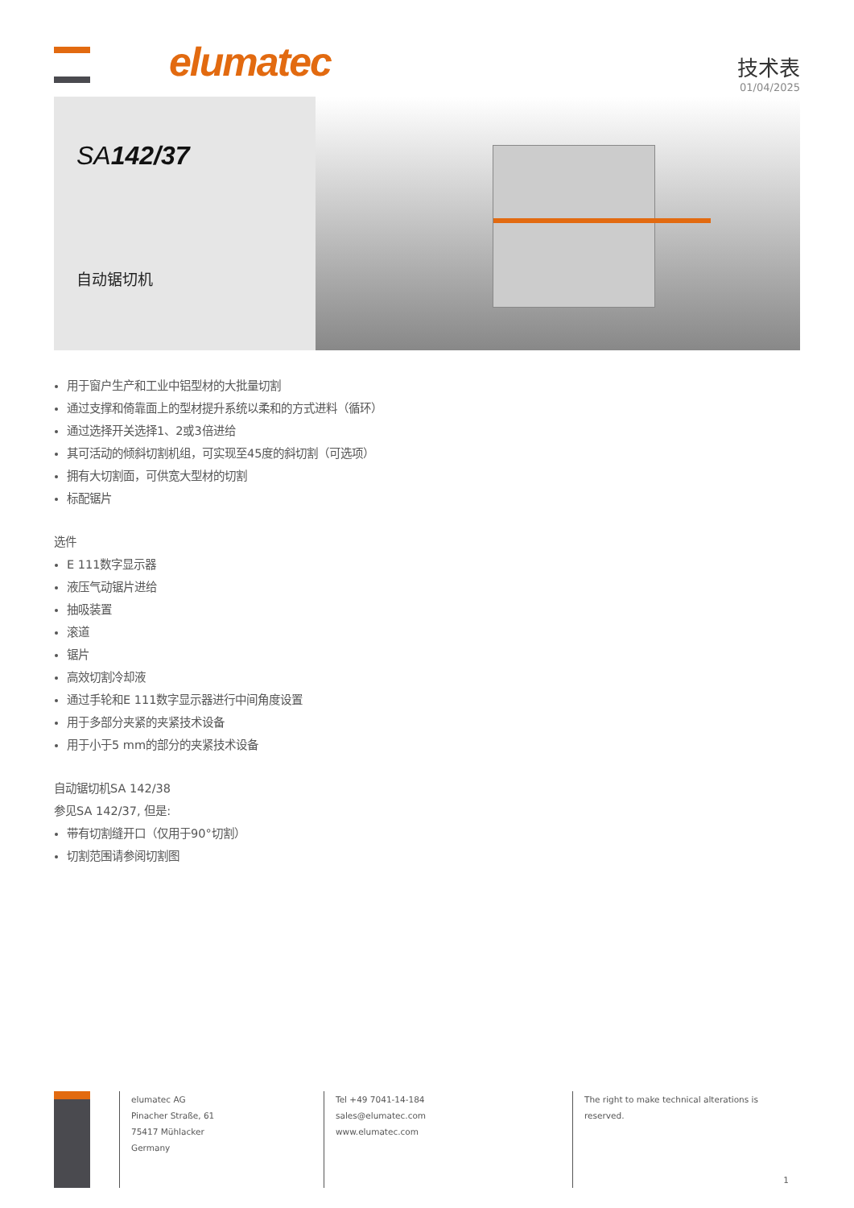elumatec
技术表
01/04/2025
SA142/37
自动锯切机
用于窗户生产和工业中铝型材的大批量切割
通过支撑和倚靠面上的型材提升系统以柔和的方式进料（循环）
通过选择开关选择1、2或3倍进给
其可活动的倾斜切割机组，可实现至45度的斜切割（可选项）
拥有大切割面，可供宽大型材的切割
标配锯片
选件
E 111数字显示器
液压气动锯片进给
抽吸装置
滚道
锯片
高效切割冷却液
通过手轮和E 111数字显示器进行中间角度设置
用于多部分夹紧的夹紧技术设备
用于小于5 mm的部分的夹紧技术设备
自动锯切机SA 142/38
参见SA 142/37, 但是:
带有切割缝开口（仅用于90°切割）
切割范围请参阅切割图
elumatec AG
Pinacher Straße, 61
75417 Mühlacker
Germany
Tel +49 7041-14-184
sales@elumatec.com
www.elumatec.com
The right to make technical alterations is
reserved.
1